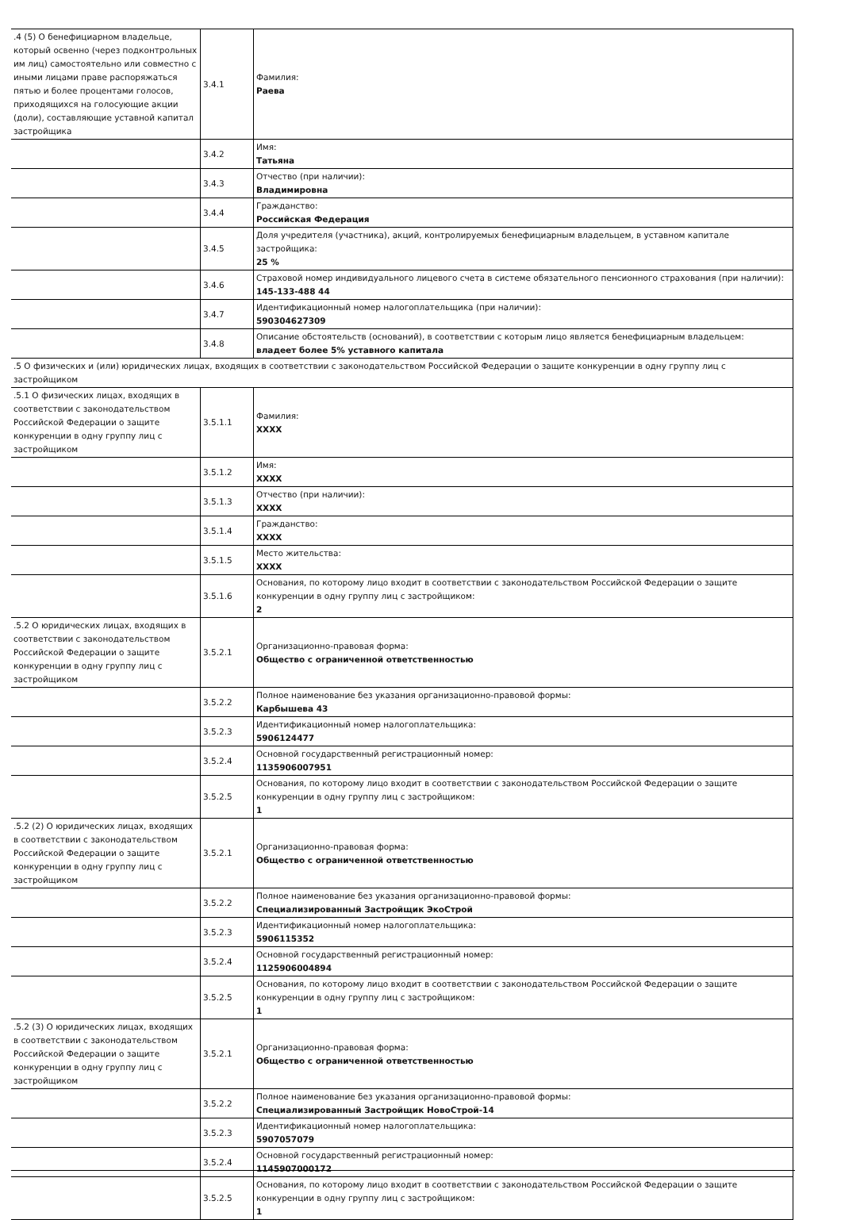| .4 (5) О бенефициарном владельце, который освенно (через подконтрольных им лиц) самостоятельно или совместно с иными лицами праве распоряжаться пятью и более процентами голосов, приходящихся на голосующие акции (доли), составляющие уставной капитал застройщика | 3.4.1 | Фамилия: Раева |
| | 3.4.2 | Имя: Татьяна |
| | 3.4.3 | Отчество (при наличии): Владимировна |
| | 3.4.4 | Гражданство: Российская Федерация |
| | 3.4.5 | Доля учредителя (участника), акций, контролируемых бенефициарным владельцем, в уставном капитале застройщика: 25 % |
| | 3.4.6 | Страховой номер индивидуального лицевого счета в системе обязательного пенсионного страхования (при наличии): 145-133-488 44 |
| | 3.4.7 | Идентификационный номер налогоплательщика (при наличии): 590304627309 |
| | 3.4.8 | Описание обстоятельств (оснований), в соответствии с которым лицо является бенефициарным владельцем: владеет более 5% уставного капитала |
| .5 О физических и (или) юридических лицах, входящих в соответствии с законодательством Российской Федерации о защите конкуренции в одну группу лиц с застройщиком | | |
| .5.1 О физических лицах, входящих в соответствии с законодательством Российской Федерации о защите конкуренции в одну группу лиц с застройщиком | 3.5.1.1 | Фамилия: XXXX |
| | 3.5.1.2 | Имя: XXXX |
| | 3.5.1.3 | Отчество (при наличии): XXXX |
| | 3.5.1.4 | Гражданство: XXXX |
| | 3.5.1.5 | Место жительства: XXXX |
| | 3.5.1.6 | Основания, по которому лицо входит в соответствии с законодательством Российской Федерации о защите конкуренции в одну группу лиц с застройщиком: 2 |
| .5.2 О юридических лицах, входящих в соответствии с законодательством Российской Федерации о защите конкуренции в одну группу лиц с застройщиком | 3.5.2.1 | Организационно-правовая форма: Общество с ограниченной ответственностью |
| | 3.5.2.2 | Полное наименование без указания организационно-правовой формы: Карбышева 43 |
| | 3.5.2.3 | Идентификационный номер налогоплательщика: 5906124477 |
| | 3.5.2.4 | Основной государственный регистрационный номер: 1135906007951 |
| | 3.5.2.5 | Основания, по которому лицо входит в соответствии с законодательством Российской Федерации о защите конкуренции в одну группу лиц с застройщиком: 1 |
| .5.2 (2) О юридических лицах, входящих в соответствии с законодательством Российской Федерации о защите конкуренции в одну группу лиц с застройщиком | 3.5.2.1 | Организационно-правовая форма: Общество с ограниченной ответственностью |
| | 3.5.2.2 | Полное наименование без указания организационно-правовой формы: Специализированный Застройщик ЭкоСтрой |
| | 3.5.2.3 | Идентификационный номер налогоплательщика: 5906115352 |
| | 3.5.2.4 | Основной государственный регистрационный номер: 1125906004894 |
| | 3.5.2.5 | Основания, по которому лицо входит в соответствии с законодательством Российской Федерации о защите конкуренции в одну группу лиц с застройщиком: 1 |
| .5.2 (3) О юридических лицах, входящих в соответствии с законодательством Российской Федерации о защите конкуренции в одну группу лиц с застройщиком | 3.5.2.1 | Организационно-правовая форма: Общество с ограниченной ответственностью |
| | 3.5.2.2 | Полное наименование без указания организационно-правовой формы: Специализированный Застройщик НовоСтрой-14 |
| | 3.5.2.3 | Идентификационный номер налогоплательщика: 5907057079 |
| | 3.5.2.4 | Основной государственный регистрационный номер: 1145907000172 |
| | 3.5.2.5 | Основания, по которому лицо входит в соответствии с законодательством Российской Федерации о защите конкуренции в одну группу лиц с застройщиком: 1 |